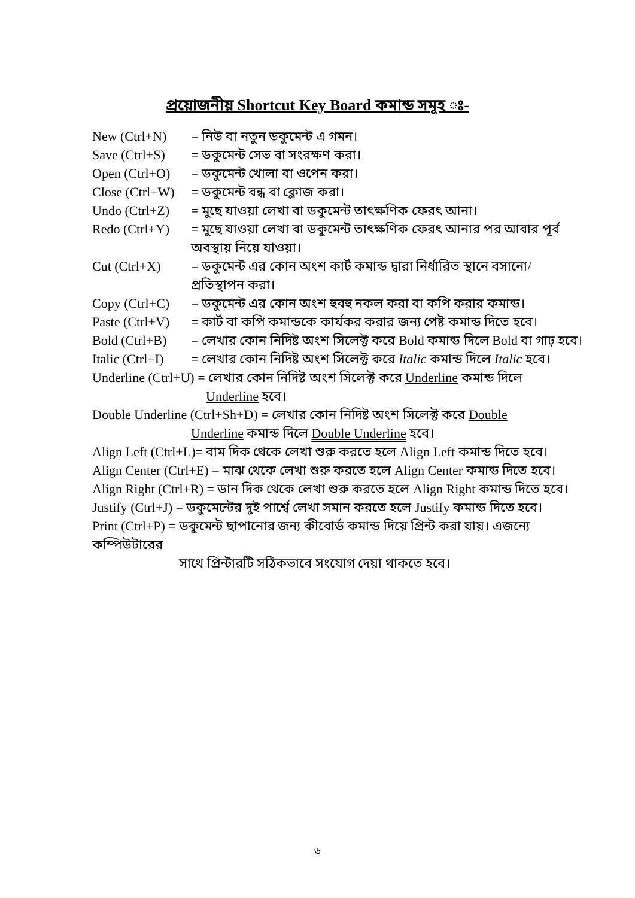প্রয়োজনীয় Shortcut Key Board কমান্ড সমূহ ঃ-
New (Ctrl+N) = নিউ বা নতুন ডকুমেন্ট এ গমন।
Save (Ctrl+S) = ডকুমেন্ট সেভ বা সংরক্ষণ করা।
Open (Ctrl+O) = ডকুমেন্ট খোলা বা ওপেন করা।
Close (Ctrl+W) = ডকুমেন্ট বন্ধ বা ক্লোজ করা।
Undo (Ctrl+Z) = মুছে যাওয়া লেখা বা ডকুমেন্ট তাৎক্ষণিক ফেরৎ আনা।
Redo (Ctrl+Y) = মুছে যাওয়া লেখা বা ডকুমেন্ট তাৎক্ষণিক ফেরৎ আনার পর আবার পূর্ব অবস্থায় নিয়ে যাওয়া।
Cut (Ctrl+X) = ডকুমেন্ট এর কোন অংশ কার্ট কমান্ড দ্বারা নির্ধারিত স্থানে বসানো/প্রতিস্থাপন করা।
Copy (Ctrl+C) = ডকুমেন্ট এর কোন অংশ হুবহু নকল করা বা কপি করার কমান্ড।
Paste (Ctrl+V) = কার্ট বা কপি কমান্ডকে কার্যকর করার জন্য পেষ্ট কমান্ড দিতে হবে।
Bold (Ctrl+B) = লেখার কোন নিদিষ্ট অংশ সিলেক্ট করে Bold কমান্ড দিলে Bold বা গাঢ় হবে।
Italic (Ctrl+I) = লেখার কোন নিদিষ্ট অংশ সিলেক্ট করে Italic কমান্ড দিলে Italic হবে।
Underline (Ctrl+U) = লেখার কোন নিদিষ্ট অংশ সিলেক্ট করে Underline কমান্ড দিলে
Underline হবে।
Double Underline (Ctrl+Sh+D) = লেখার কোন নিদিষ্ট অংশ সিলেক্ট করে Double
Underline কমান্ড দিলে Double Underline হবে।
Align Left (Ctrl+L)= বাম দিক থেকে লেখা শুরু করতে হলে Align Left কমান্ড দিতে হবে।
Align Center (Ctrl+E) = মাঝ থেকে লেখা শুরু করতে হলে Align Center কমান্ড দিতে হবে।
Align Right (Ctrl+R) = ডান দিক থেকে লেখা শুরু করতে হলে Align Right কমান্ড দিতে হবে।
Justify (Ctrl+J) = ডকুমেন্টের দুই পার্শ্বে লেখা সমান করতে হলে Justify কমান্ড দিতে হবে।
Print (Ctrl+P) = ডকুমেন্ট ছাপানোর জন্য কীবোর্ড কমান্ড দিয়ে প্রিন্ট করা যায়। এজন্যে কম্পিউটারের
সাথে প্রিন্টারটি সঠিকভাবে সংযোগ দেয়া থাকতে হবে।
৬